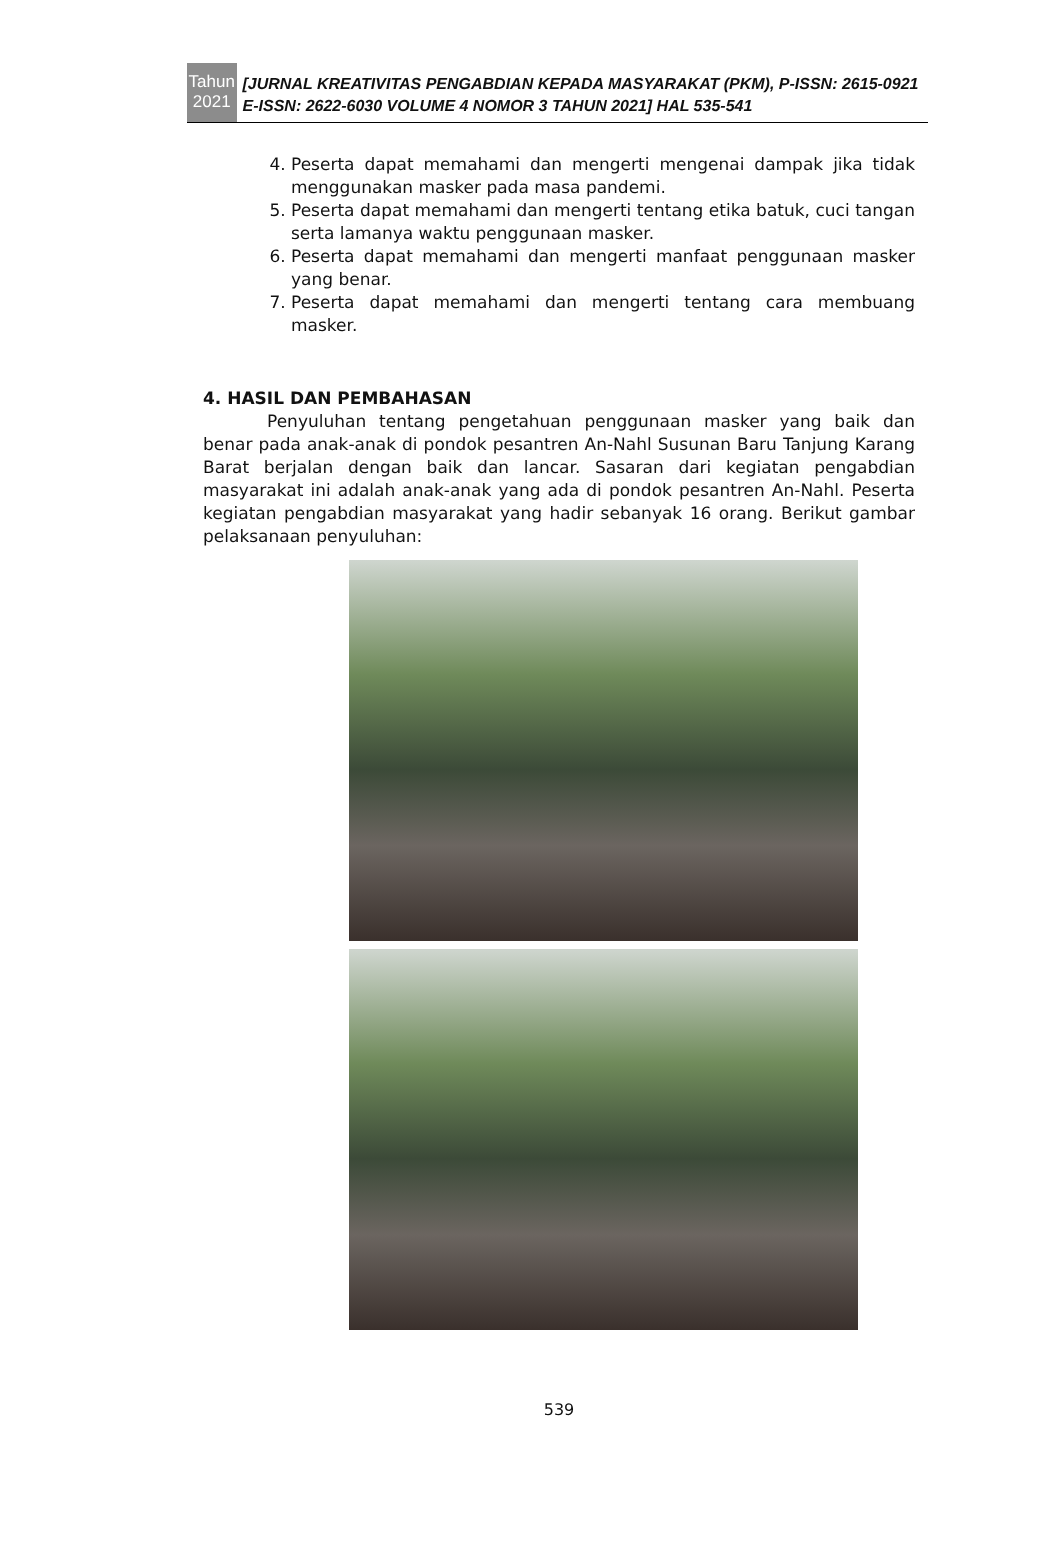Tahun
2021
[JURNAL KREATIVITAS PENGABDIAN KEPADA MASYARAKAT (PKM), P-ISSN: 2615-0921 E-ISSN: 2622-6030 VOLUME 4 NOMOR 3 TAHUN 2021] HAL 535-541
4. Peserta dapat memahami dan mengerti mengenai dampak jika tidak menggunakan masker pada masa pandemi.
5. Peserta dapat memahami dan mengerti tentang etika batuk, cuci tangan serta lamanya waktu penggunaan masker.
6. Peserta dapat memahami dan mengerti manfaat penggunaan masker yang benar.
7. Peserta dapat memahami dan mengerti tentang cara membuang masker.
4. HASIL DAN PEMBAHASAN
Penyuluhan tentang pengetahuan penggunaan masker yang baik dan benar pada anak-anak di pondok pesantren An-Nahl Susunan Baru Tanjung Karang Barat berjalan dengan baik dan lancar. Sasaran dari kegiatan pengabdian masyarakat ini adalah anak-anak yang ada di pondok pesantren An-Nahl. Peserta kegiatan pengabdian masyarakat yang hadir sebanyak 16 orang. Berikut gambar pelaksanaan penyuluhan:
539